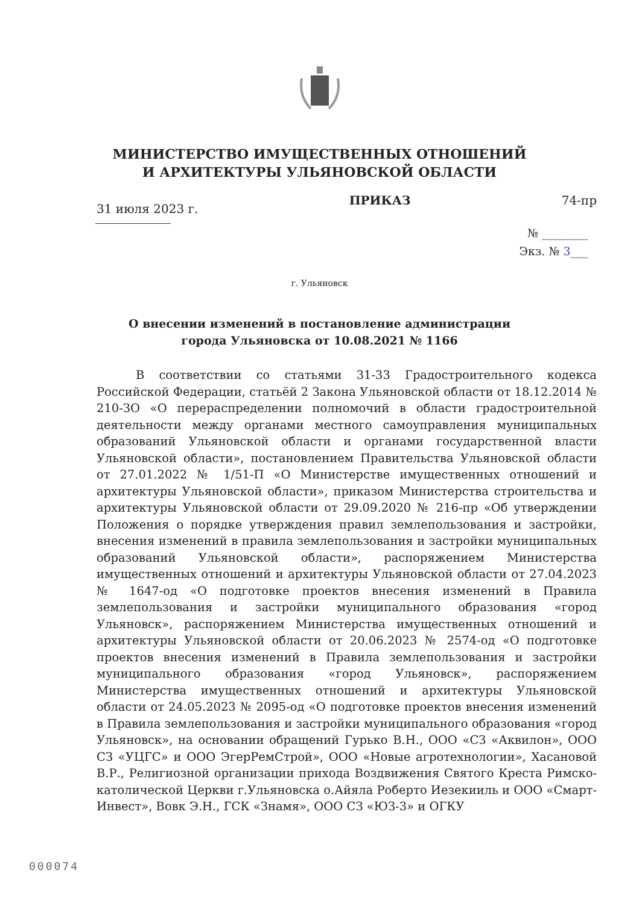МИНИСТЕРСТВО ИМУЩЕСТВЕННЫХ ОТНОШЕНИЙ
И АРХИТЕКТУРЫ УЛЬЯНОВСКОЙ ОБЛАСТИ
31 июля 2023 г. ПРИКАЗ 74-пр
№ ________
Экз. № 3___
г. Ульяновск
О внесении изменений в постановление администрации
города Ульяновска от 10.08.2021 № 1166
В соответствии со статьями 31-33 Градостроительного кодекса Российской Федерации, статьёй 2 Закона Ульяновской области от 18.12.2014 № 210-ЗО «О перераспределении полномочий в области градостроительной деятельности между органами местного самоуправления муниципальных образований Ульяновской области и органами государственной власти Ульяновской области», постановлением Правительства Ульяновской области от 27.01.2022 № 1/51-П «О Министерстве имущественных отношений и архитектуры Ульяновской области», приказом Министерства строительства и архитектуры Ульяновской области от 29.09.2020 № 216-пр «Об утверждении Положения о порядке утверждения правил землепользования и застройки, внесения изменений в правила землепользования и застройки муниципальных образований Ульяновской области», распоряжением Министерства имущественных отношений и архитектуры Ульяновской области от 27.04.2023 № 1647-од «О подготовке проектов внесения изменений в Правила землепользования и застройки муниципального образования «город Ульяновск», распоряжением Министерства имущественных отношений и архитектуры Ульяновской области от 20.06.2023 № 2574-од «О подготовке проектов внесения изменений в Правила землепользования и застройки муниципального образования «город Ульяновск», распоряжением Министерства имущественных отношений и архитектуры Ульяновской области от 24.05.2023 № 2095-од «О подготовке проектов внесения изменений в Правила землепользования и застройки муниципального образования «город Ульяновск», на основании обращений Гурько В.Н., ООО «СЗ «Аквилон», ООО СЗ «УЦГС» и ООО ЭгерРемСтрой», ООО «Новые агротехнологии», Хасановой В.Р., Религиозной организации прихода Воздвижения Святого Креста Римско-католической Церкви г.Ульяновска о.Айяла Роберто Иезекииль и ООО «Смарт-Инвест», Вовк Э.Н., ГСК «Знамя», ООО СЗ «ЮЗ-3» и ОГКУ
000074